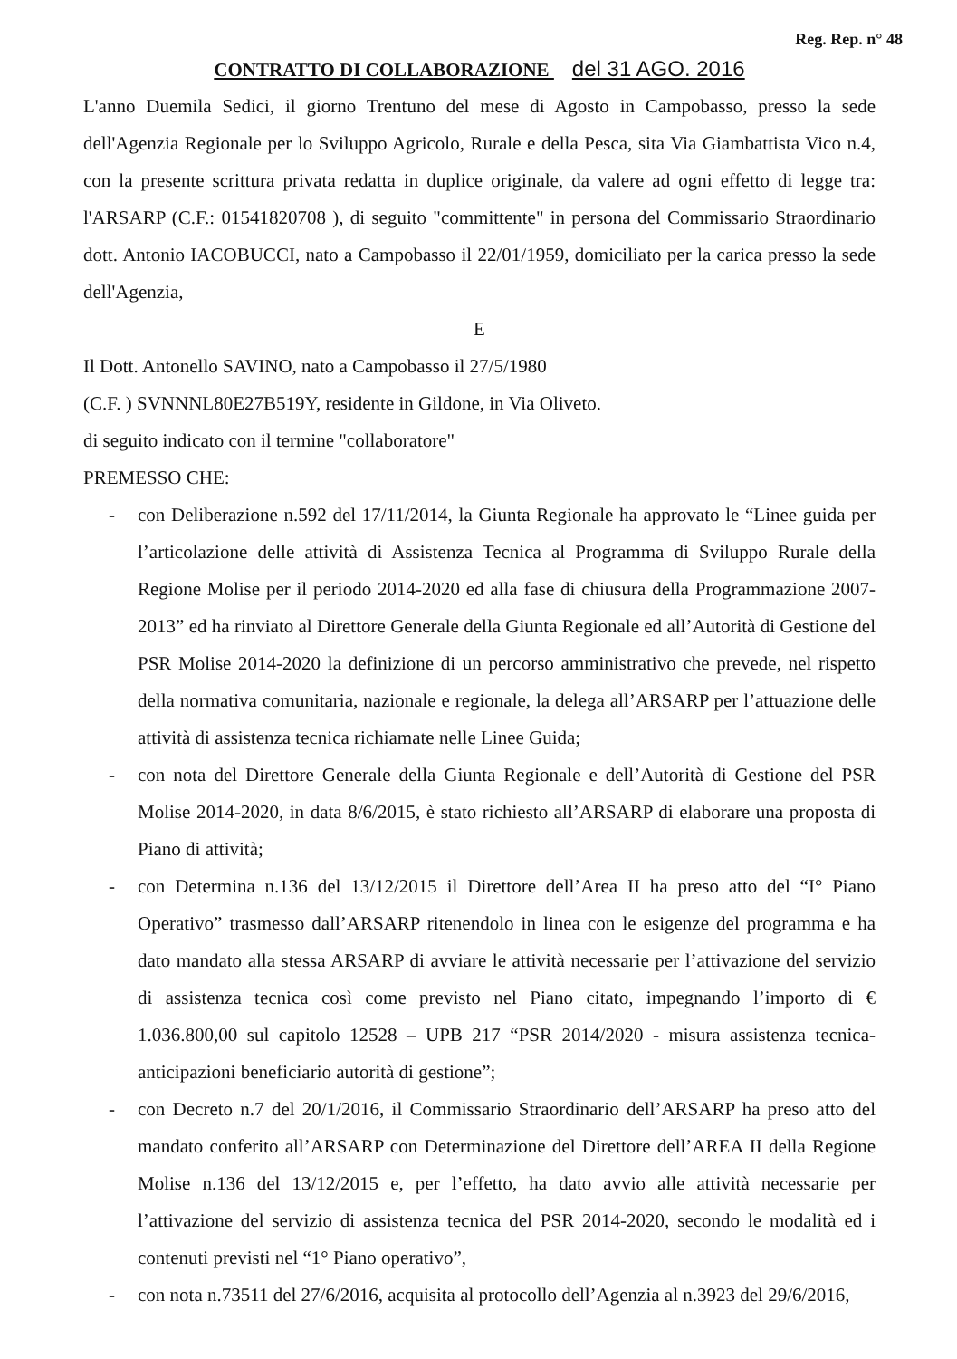Reg. Rep. n° 48
CONTRATTO DI COLLABORAZIONE del 31 AGO. 2016
L'anno Duemila Sedici, il giorno Trentuno del mese di Agosto in Campobasso, presso la sede dell'Agenzia Regionale per lo Sviluppo Agricolo, Rurale e della Pesca, sita Via Giambattista Vico n.4, con la presente scrittura privata redatta in duplice originale, da valere ad ogni effetto di legge tra: l'ARSARP (C.F.: 01541820708 ), di seguito "committente" in persona del Commissario Straordinario dott. Antonio IACOBUCCI, nato a Campobasso il 22/01/1959, domiciliato per la carica presso la sede dell'Agenzia,
E
Il Dott. Antonello SAVINO, nato a Campobasso il 27/5/1980
(C.F. ) SVNNNL80E27B519Y, residente in Gildone, in Via Oliveto.
di seguito indicato con il termine "collaboratore"
PREMESSO CHE:
- con Deliberazione n.592 del 17/11/2014, la Giunta Regionale ha approvato le “Linee guida per l’articolazione delle attività di Assistenza Tecnica al Programma di Sviluppo Rurale della Regione Molise per il periodo 2014-2020 ed alla fase di chiusura della Programmazione 2007-2013” ed ha rinviato al Direttore Generale della Giunta Regionale ed all’Autorità di Gestione del PSR Molise 2014-2020 la definizione di un percorso amministrativo che prevede, nel rispetto della normativa comunitaria, nazionale e regionale, la delega all’ARSARP per l’attuazione delle attività di assistenza tecnica richiamate nelle Linee Guida;
- con nota del Direttore Generale della Giunta Regionale e dell’Autorità di Gestione del PSR Molise 2014-2020, in data 8/6/2015, è stato richiesto all’ARSARP di elaborare una proposta di Piano di attività;
- con Determina n.136 del 13/12/2015 il Direttore dell’Area II ha preso atto del “I° Piano Operativo” trasmesso dall’ARSARP ritenendolo in linea con le esigenze del programma e ha dato mandato alla stessa ARSARP di avviare le attività necessarie per l’attivazione del servizio di assistenza tecnica così come previsto nel Piano citato, impegnando l’importo di € 1.036.800,00 sul capitolo 12528 – UPB 217 “PSR 2014/2020 - misura assistenza tecnica-anticipazioni beneficiario autorità di gestione”;
- con Decreto n.7 del 20/1/2016, il Commissario Straordinario dell’ARSARP ha preso atto del mandato conferito all’ARSARP con Determinazione del Direttore dell’AREA II della Regione Molise n.136 del 13/12/2015 e, per l’effetto, ha dato avvio alle attività necessarie per l’attivazione del servizio di assistenza tecnica del PSR 2014-2020, secondo le modalità ed i contenuti previsti nel “1° Piano operativo”,
- con nota n.73511 del 27/6/2016, acquisita al protocollo dell’Agenzia al n.3923 del 29/6/2016,